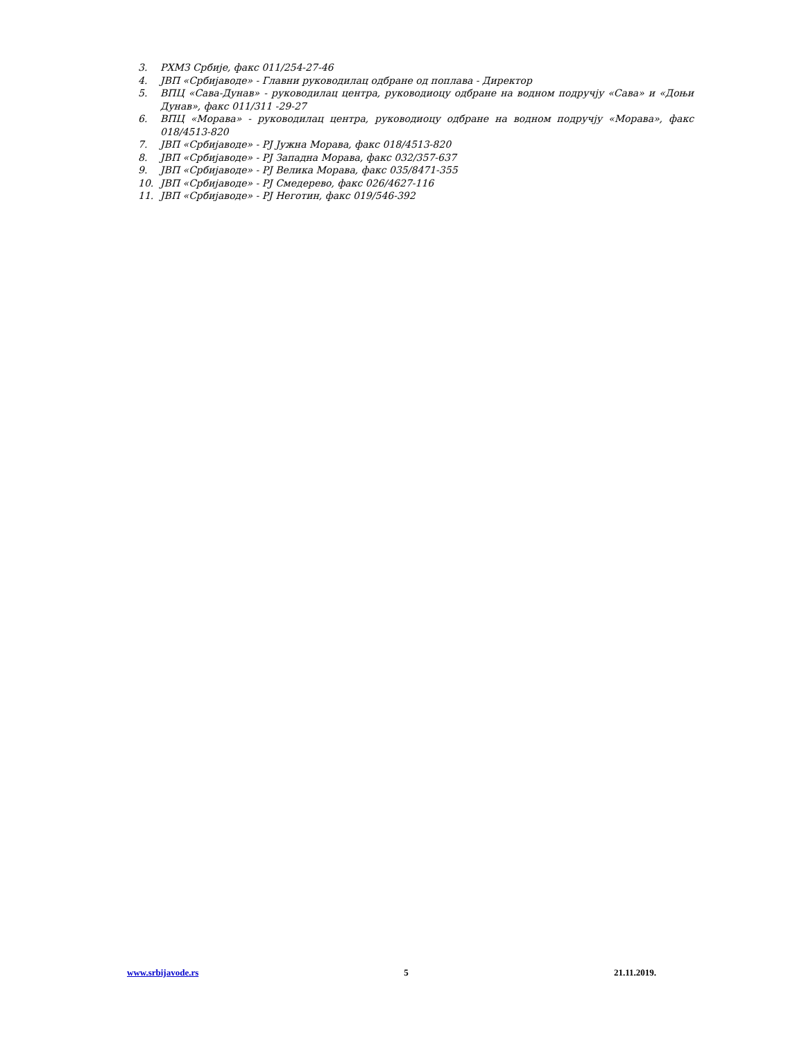3. РХМЗ Србије, факс 011/254-27-46
4. ЈВП «Србијаводе» - Главни руководилац одбране од поплава - Директор
5. ВПЦ «Сава-Дунав» - руководилац центра, руководиоцу одбране на водном подручју «Сава» и «Доњи Дунав», факс 011/311 -29-27
6. ВПЦ «Морава» - руководилац центра, руководиоцу одбране на водном подручју «Морава», факс 018/4513-820
7. ЈВП «Србијаводе» - РЈ Јужна Морава, факс 018/4513-820
8. ЈВП «Србијаводе» - РЈ Западна Морава, факс 032/357-637
9. ЈВП «Србијаводе» - РЈ Велика Морава, факс 035/8471-355
10. ЈВП «Србијаводе» - РЈ Смедерево, факс 026/4627-116
11. ЈВП «Србијаводе» - РЈ Неготин, факс 019/546-392
www.srbijavode.rs 5 21.11.2019.